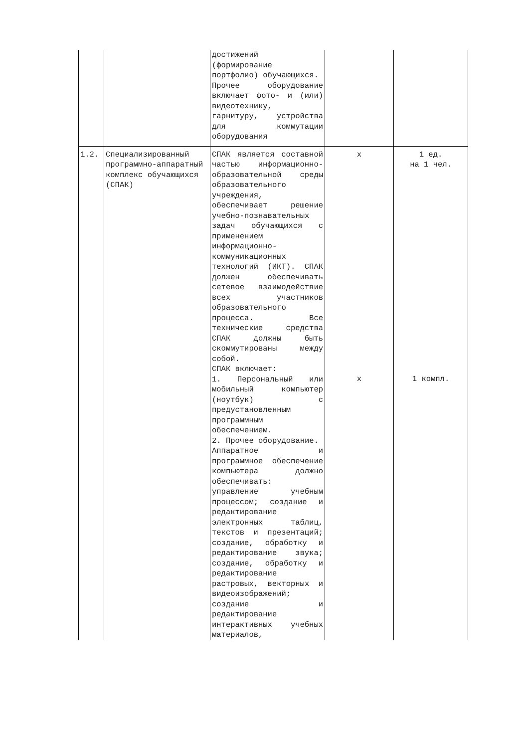| | | достижений (формирование портфолио) обучающихся. Прочее оборудование включает фото- и (или) видеотехнику, гарнитуру, устройства для коммутации оборудования | | |
| 1.2. | Специализированный программно-аппаратный комплекс обучающихся (СПАК) | СПАК является составной частью информационно-образовательной среды образовательного учреждения, обеспечивает решение учебно-познавательных задач обучающихся с применением информационно-коммуникационных технологий (ИКТ). СПАК должен обеспечивать сетевое взаимодействие всех участников образовательного процесса. Все технические средства СПАК должны быть скоммутированы между собой. СПАК включает: 1. Персональный или мобильный компьютер (ноутбук) с предустановленным программным обеспечением. 2. Прочее оборудование. Аппаратное и программное обеспечение компьютера должно обеспечивать: управление учебным процессом; создание и редактирование электронных таблиц, текстов и презентаций; создание, обработку и редактирование звука; создание, обработку и редактирование растровых, векторных и видеоизображений; создание и редактирование интерактивных учебных материалов, | x x | 1 ед. на 1 чел. 1 компл. |